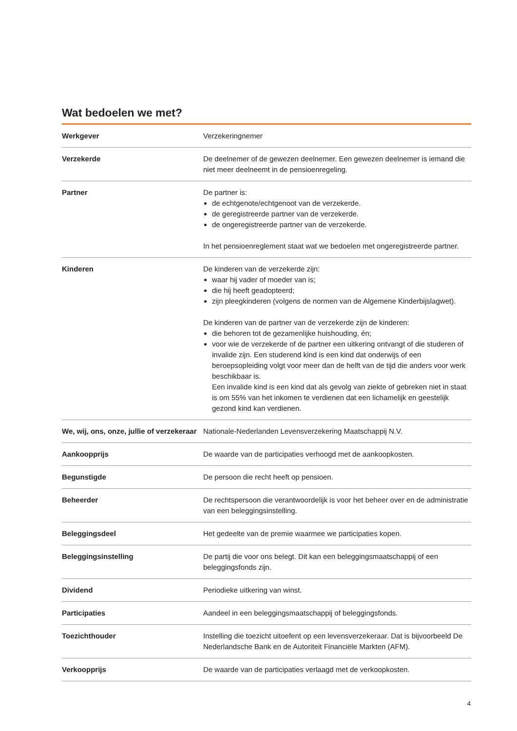Wat bedoelen we met?
| Werkgever | Verzekeringnemer |
| Verzekerde | De deelnemer of de gewezen deelnemer. Een gewezen deelnemer is iemand die niet meer deelneemt in de pensioenregeling. |
| Partner | De partner is: de echtgenote/echtgenoot van de verzekerde. de geregistreerde partner van de verzekerde. de ongeregistreerde partner van de verzekerde. In het pensioenreglement staat wat we bedoelen met ongeregistreerde partner. |
| Kinderen | De kinderen van de verzekerde zijn: waar hij vader of moeder van is; die hij heeft geadopteerd; zijn pleegkinderen (volgens de normen van de Algemene Kinderbijslagwet). De kinderen van de partner van de verzekerde zijn de kinderen: die behoren tot de gezamenlijke huishouding, én; voor wie de verzekerde of de partner een uitkering ontvangt of die studeren of invalide zijn. Een studerend kind is een kind dat onderwijs of een beroepsopleiding volgt voor meer dan de helft van de tijd die anders voor werk beschikbaar is. Een invalide kind is een kind dat als gevolg van ziekte of gebreken niet in staat is om 55% van het inkomen te verdienen dat een lichamelijk en geestelijk gezond kind kan verdienen. |
| We, wij, ons, onze, jullie of verzekeraar | Nationale-Nederlanden Levensverzekering Maatschappij N.V. |
| Aankoopprijs | De waarde van de participaties verhoogd met de aankoopkosten. |
| Begunstigde | De persoon die recht heeft op pensioen. |
| Beheerder | De rechtspersoon die verantwoordelijk is voor het beheer over en de administratie van een beleggingsinstelling. |
| Beleggingsdeel | Het gedeelte van de premie waarmee we participaties kopen. |
| Beleggingsinstelling | De partij die voor ons belegt. Dit kan een beleggingsmaatschappij of een beleggingsfonds zijn. |
| Dividend | Periodieke uitkering van winst. |
| Participaties | Aandeel in een beleggingsmaatschappij of beleggingsfonds. |
| Toezichthouder | Instelling die toezicht uitoefent op een levensverzekeraar. Dat is bijvoorbeeld De Nederlandsche Bank en de Autoriteit Financiële Markten (AFM). |
| Verkoopprijs | De waarde van de participaties verlaagd met de verkoopkosten. |
4